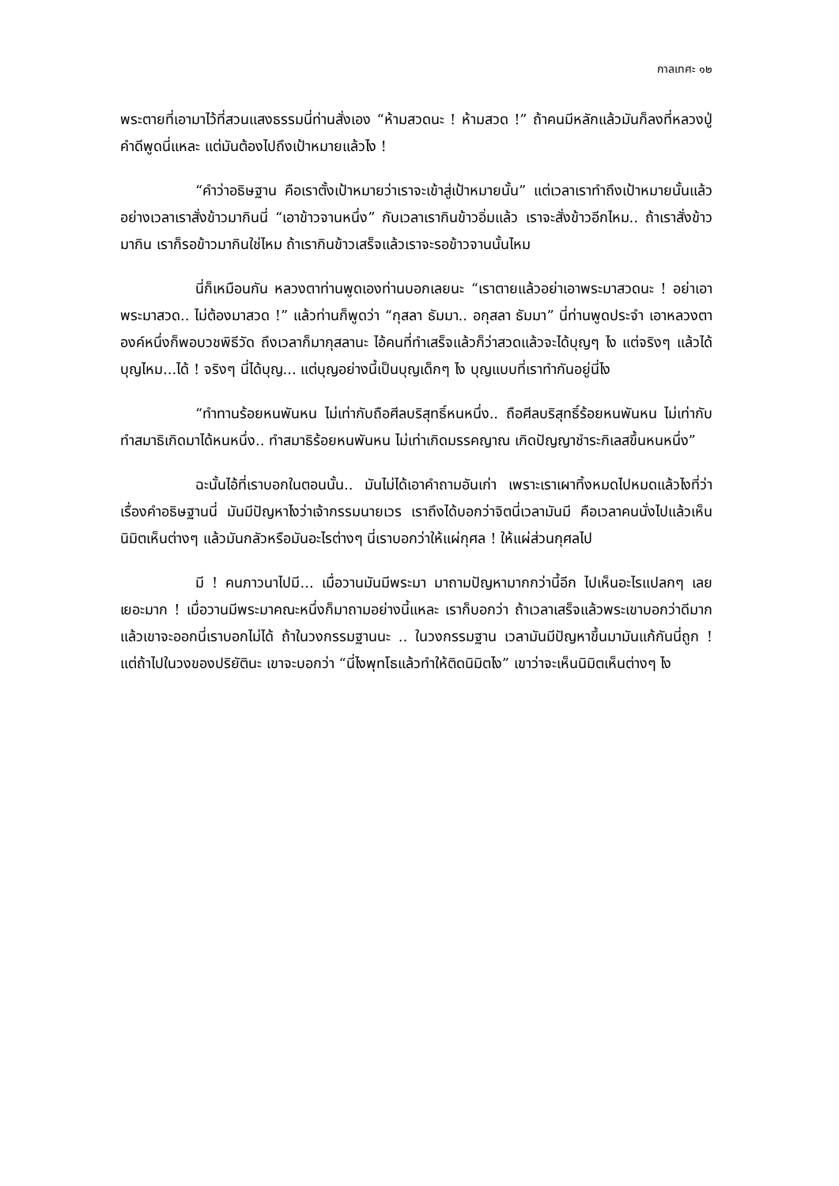กาลเทศะ ๑๒
พระตายที่เอามาไว้ที่สวนแสงธรรมนี่ท่านสั่งเอง “ห้ามสวดนะ ! ห้ามสวด !” ถ้าคนมีหลักแล้วมันก็ลงที่หลวงปู่คำดีพูดนี่แหละ แต่มันต้องไปถึงเป้าหมายแล้วไง !
“คำว่าอธิษฐาน คือเราตั้งเป้าหมายว่าเราจะเข้าสู่เป้าหมายนั้น” แต่เวลาเราทำถึงเป้าหมายนั้นแล้ว อย่างเวลาเราสั่งข้าวมากินนี่ “เอาข้าวจานหนึ่ง” กับเวลาเรากินข้าวอิ่มแล้ว เราจะสั่งข้าวอีกไหม.. ถ้าเราสั่งข้าวมากิน เราก็รอข้าวมากินใช่ไหม ถ้าเรากินข้าวเสร็จแล้วเราจะรอข้าวจานนั้นไหม
นี่ก็เหมือนกัน หลวงตาท่านพูดเองท่านบอกเลยนะ “เราตายแล้วอย่าเอาพระมาสวดนะ ! อย่าเอาพระมาสวด.. ไม่ต้องมาสวด !” แล้วท่านก็พูดว่า “กุสลา ธัมมา.. อกุสลา ธัมมา” นี่ท่านพูดประจำ เอาหลวงตาองค์หนึ่งก็พอบวชพิธีวัด ถึงเวลาก็มากุสลานะ ไอ้คนที่ทำเสร็จแล้วก็ว่าสวดแล้วจะได้บุญๆ ไง แต่จริงๆ แล้วได้บุญไหม...ได้ ! จริงๆ นี่ได้บุญ... แต่บุญอย่างนี้เป็นบุญเด็กๆ ไง บุญแบบที่เราทำกันอยู่นี่ไง
“ทำทานร้อยหนพันหน ไม่เท่ากับถือศีลบริสุทธิ์หนหนึ่ง.. ถือศีลบริสุทธิ์ร้อยหนพันหน ไม่เท่ากับทำสมาธิเกิดมาได้หนหนึ่ง.. ทำสมาธิร้อยหนพันหน ไม่เท่าเกิดมรรคญาณ เกิดปัญญาชำระกิเลสขึ้นหนหนึ่ง”
ฉะนั้นไอ้ที่เราบอกในตอนนั้น.. มันไม่ได้เอาคำถามอันเก่า เพราะเราเผาทิ้งหมดไปหมดแล้วไงที่ว่าเรื่องคำอธิษฐานนี่ มันมีปัญหาไงว่าเจ้ากรรมนายเวร เราถึงได้บอกว่าจิตนี่เวลามันมี คือเวลาคนนั่งไปแล้วเห็นนิมิตเห็นต่างๆ แล้วมันกลัวหรือมันอะไรต่างๆ นี่เราบอกว่าให้แผ่กุศล ! ให้แผ่ส่วนกุศลไป
มี ! คนภาวนาไปมี... เมื่อวานมันมีพระมา มาถามปัญหามากกว่านี้อีก ไปเห็นอะไรแปลกๆ เลยเยอะมาก ! เมื่อวานมีพระมาคณะหนึ่งก็มาถามอย่างนี้แหละ เราก็บอกว่า ถ้าเวลาเสร็จแล้วพระเขาบอกว่าดีมาก แล้วเขาจะออกนี่เราบอกไม่ได้ ถ้าในวงกรรมฐานนะ .. ในวงกรรมฐาน เวลามันมีปัญหาขึ้นมามันแก้กันนี่ถูก ! แต่ถ้าไปในวงของปริยัตินะ เขาจะบอกว่า “นี่ไงพุทโธแล้วทำให้ติดนิมิตไง” เขาว่าจะเห็นนิมิตเห็นต่างๆ ไง